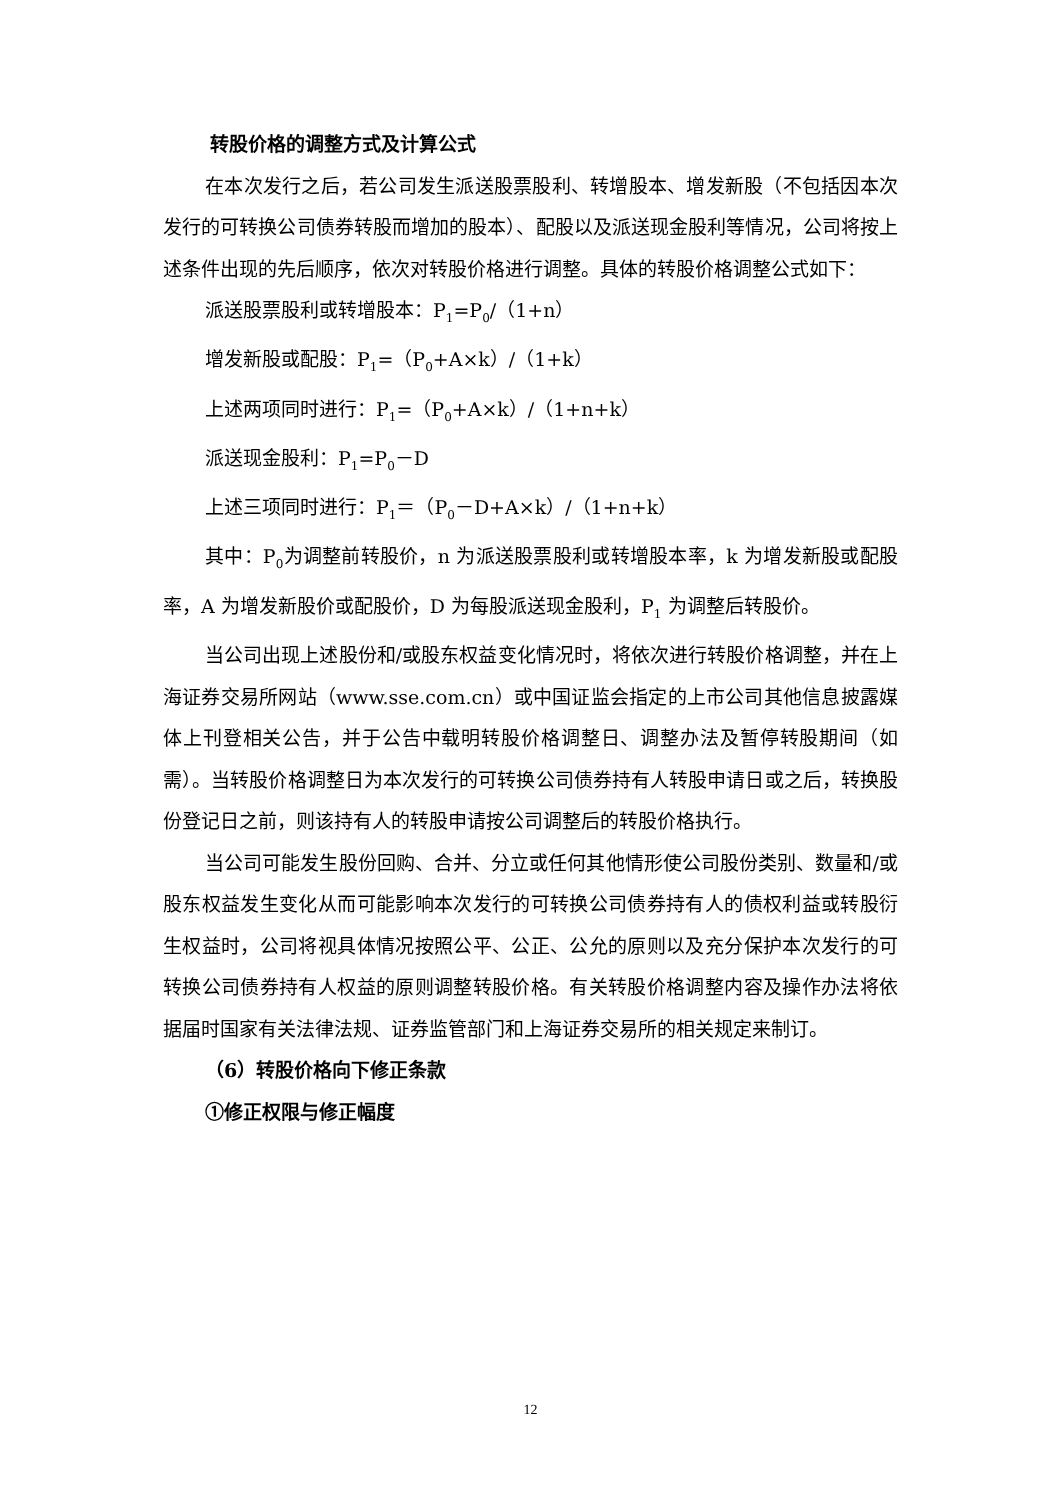转股价格的调整方式及计算公式
在本次发行之后，若公司发生派送股票股利、转增股本、增发新股（不包括因本次发行的可转换公司债券转股而增加的股本）、配股以及派送现金股利等情况，公司将按上述条件出现的先后顺序，依次对转股价格进行调整。具体的转股价格调整公式如下：
派送股票股利或转增股本：P<sub>1</sub>=P<sub>0</sub>/（1+n）
增发新股或配股：P<sub>1</sub>=（P<sub>0</sub>+A×k）/（1+k）
上述两项同时进行：P<sub>1</sub>=（P<sub>0</sub>+A×k）/（1+n+k）
派送现金股利：P<sub>1</sub>=P<sub>0</sub>－D
上述三项同时进行：P<sub>1</sub>＝（P<sub>0</sub>－D+A×k）/（1+n+k）
其中：P<sub>0</sub>为调整前转股价，n 为派送股票股利或转增股本率，k 为增发新股或配股率，A 为增发新股价或配股价，D 为每股派送现金股利，P<sub>1</sub> 为调整后转股价。
当公司出现上述股份和/或股东权益变化情况时，将依次进行转股价格调整，并在上海证券交易所网站（www.sse.com.cn）或中国证监会指定的上市公司其他信息披露媒体上刊登相关公告，并于公告中载明转股价格调整日、调整办法及暂停转股期间（如需）。当转股价格调整日为本次发行的可转换公司债券持有人转股申请日或之后，转换股份登记日之前，则该持有人的转股申请按公司调整后的转股价格执行。
当公司可能发生股份回购、合并、分立或任何其他情形使公司股份类别、数量和/或股东权益发生变化从而可能影响本次发行的可转换公司债券持有人的债权利益或转股衍生权益时，公司将视具体情况按照公平、公正、公允的原则以及充分保护本次发行的可转换公司债券持有人权益的原则调整转股价格。有关转股价格调整内容及操作办法将依据届时国家有关法律法规、证券监管部门和上海证券交易所的相关规定来制订。
（6）转股价格向下修正条款
①修正权限与修正幅度
12